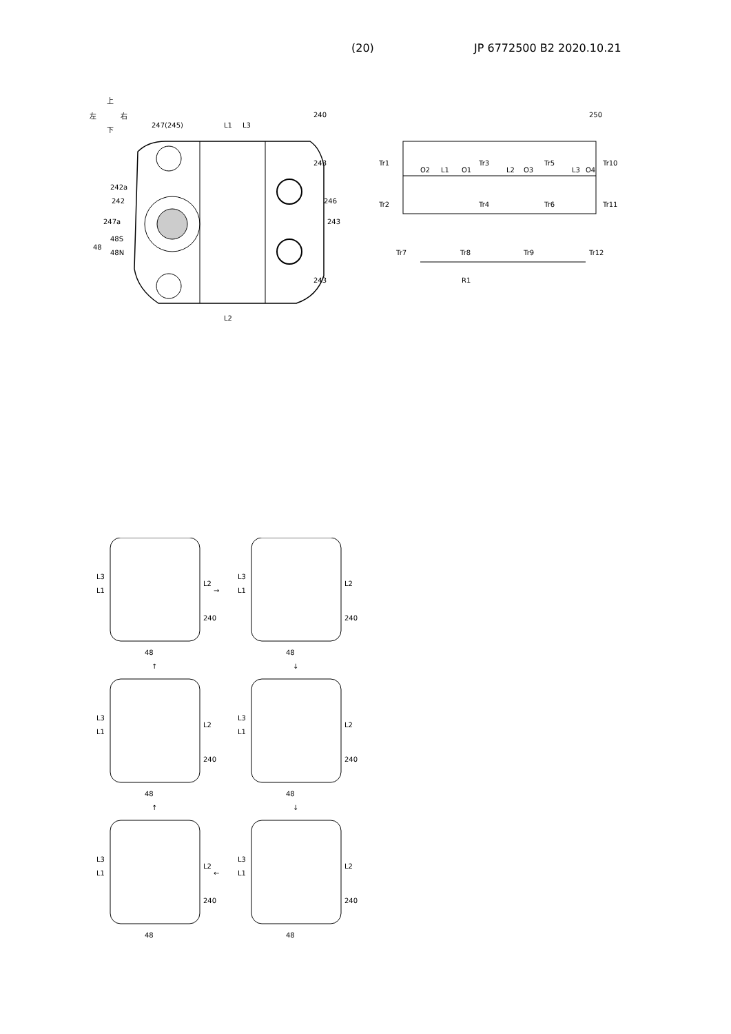(20) JP 6772500 B2 2020.10.21
上
左
右
下
247(245)
L1
L3
240
243
242a
242
246
247a
243
48S
48
48N
243
L2
250
Tr1
Tr2
O2
L1
O1
Tr3
Tr4
L2
O3
Tr5
Tr6
L3
O4
Tr10
Tr11
Tr7
Tr8
Tr9
Tr12
R1
48
240
L3
L1
L2
48
240
L3
L1
L2
48
240
L3
L1
L2
48
240
L3
L1
L2
48
240
L3
L1
L2
48
240
L3
L1
L2
→
↓
↓
←
↑
↑